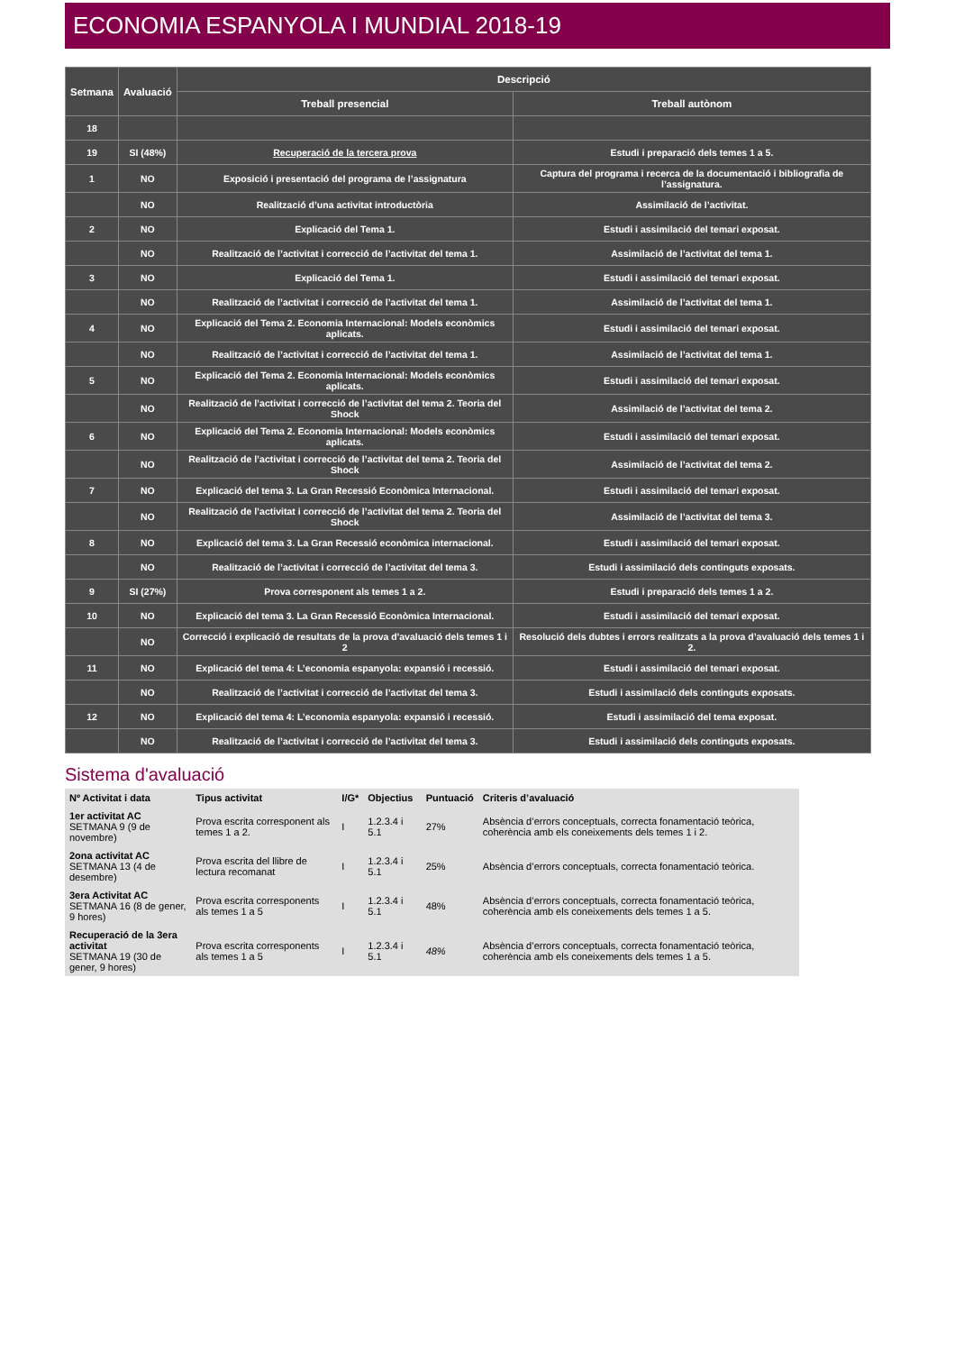ECONOMIA ESPANYOLA I MUNDIAL 2018-19
| Setmana | Avaluació | Descripció | |
| --- | --- | --- | --- |
| | | Treball presencial | Treball autònom |
| 18 | | | |
| 19 | SI (48%) | Recuperació de la tercera prova | Estudi i preparació dels temes 1 a 5. |
| 1 | NO | Exposició i presentació del programa de l’assignatura | Captura del programa i recerca de la documentació i bibliografia de l’assignatura. |
| | NO | Realització d’una activitat introductòria | Assimilació de l’activitat. |
| 2 | NO | Explicació del Tema 1. | Estudi i assimilació del temari exposat. |
| | NO | Realització de l’activitat i correcció de l’activitat del tema 1. | Assimilació de l’activitat del tema 1. |
| 3 | NO | Explicació del Tema 1. | Estudi i assimilació del temari exposat. |
| | NO | Realització de l’activitat i correcció de l’activitat del tema 1. | Assimilació de l’activitat del tema 1. |
| 4 | NO | Explicació del Tema 2. Economia Internacional: Models econòmics aplicats. | Estudi i assimilació del temari exposat. |
| | NO | Realització de l’activitat i correcció de l’activitat del tema 1. | Assimilació de l’activitat del tema 1. |
| 5 | NO | Explicació del Tema 2. Economia Internacional: Models econòmics aplicats. | Estudi i assimilació del temari exposat. |
| | NO | Realització de l’activitat i correcció de l’activitat del tema 2. Teoria del Shock | Assimilació de l’activitat del tema 2. |
| 6 | NO | Explicació del Tema 2. Economia Internacional: Models econòmics aplicats. | Estudi i assimilació del temari exposat. |
| | NO | Realització de l’activitat i correcció de l’activitat del tema 2. Teoria del Shock | Assimilació de l’activitat del tema 2. |
| 7 | NO | Explicació del tema 3. La Gran Recessió Econòmica Internacional. | Estudi i assimilació del temari exposat. |
| | NO | Realització de l’activitat i correcció de l’activitat del tema 2. Teoria del Shock | Assimilació de l’activitat del tema 3. |
| 8 | NO | Explicació del tema 3. La Gran Recessió econòmica internacional. | Estudi i assimilació del temari exposat. |
| | NO | Realització de l’activitat i correcció de l’activitat del tema 3. | Estudi i assimilació dels continguts exposats. |
| 9 | SI (27%) | Prova corresponent als temes 1 a 2. | Estudi i preparació dels temes 1 a 2. |
| 10 | NO | Explicació del tema 3. La Gran Recessió Econòmica Internacional. | Estudi i assimilació del temari exposat. |
| | NO | Correcció i explicació de resultats de la prova d'avaluació dels temes 1 i 2 | Resolució dels dubtes i errors realitzats a la prova d’avaluació dels temes 1 i 2. |
| 11 | NO | Explicació del tema 4: L’economia espanyola: expansió i recessió. | Estudi i assimilació del temari exposat. |
| | NO | Realització de l’activitat i correcció de l’activitat del tema 3. | Estudi i assimilació dels continguts exposats. |
| 12 | NO | Explicació del tema 4: L’economia espanyola: expansió i recessió. | Estudi i assimilació del tema exposat. |
| | NO | Realització de l’activitat i correcció de l’activitat del tema 3. | Estudi i assimilació dels continguts exposats. |
Sistema d'avaluació
| Nº Activitat i data | Tipus activitat | I/G* | Objectius | Puntuació | Criteris d’avaluació |
| --- | --- | --- | --- | --- | --- |
| 1er activitat AC SETMANA 9 (9 de novembre) | Prova escrita corresponent als temes 1 a 2. | I | 1.2.3.4 i 5.1 | 27% | Absència d’errors conceptuals, correcta fonamentació teòrica, coherència amb els coneixements dels temes 1 i 2. |
| 2ona activitat AC SETMANA 13 (4 de desembre) | Prova escrita del llibre de lectura recomanat | I | 1.2.3.4 i 5.1 | 25% | Absència d’errors conceptuals, correcta fonamentació teòrica. |
| 3era Activitat AC SETMANA 16 (8 de gener, 9 hores) | Prova escrita corresponents als temes 1 a 5 | I | 1.2.3.4 i 5.1 | 48% | Absència d’errors conceptuals, correcta fonamentació teòrica, coherència amb els coneixements dels temes 1 a 5. |
| Recuperació de la 3era activitat SETMANA 19 (30 de gener, 9 hores) | Prova escrita corresponents als temes 1 a 5 | I | 1.2.3.4 i 5.1 | 48% | Absència d’errors conceptuals, correcta fonamentació teòrica, coherència amb els coneixements dels temes 1 a 5. |